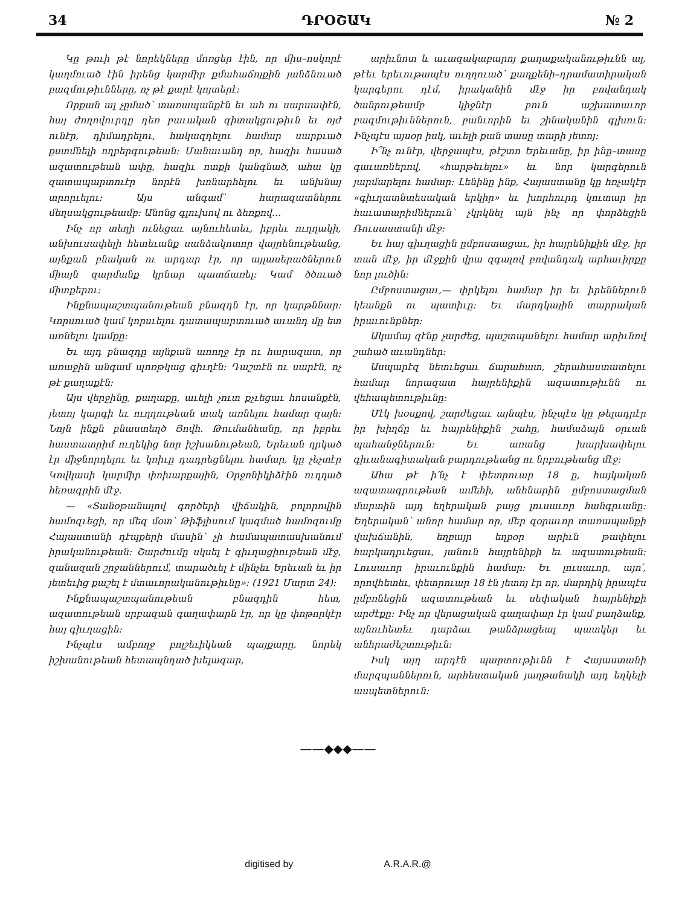34 ԴՐՕՇԱԿ № 2
Կը թուի թէ նորեկները մոռցեր էին, որ միս–ոսկորէ կաղմուած էին իրենց կարմիր քմահաճոյքին յանձնուած բազմութիւնները, ոչ թէ քարէ կոյտերէ։
Որքան ալ չըմած՝ տառապանքէն եւ ահ ու սարսափէն, հայ ժողովուրդը դեռ բաւական գիտակցութիւն եւ ոյժ ունէր, դիմադրելու, հակազդելու համար սարքւած քստմնելի ողբերգութեան։ Մանաւանդ որ, հազիւ հասած ազատութեան ափը, հազիւ ոտքի կանգնած, ահա կը զատապարտուէր նորէն խոնարհելու եւ անխնայ տրորւելու։ Այս անգամ՝ հարազատներու մեղսակցութեամբ։ Անոնց գլուխով ու ձեռքով…
Ինչ որ տեղի ունեցաւ այնուհետեւ, իբրեւ ուղղակի, անխուսափելի հետեւանք սանձակոտոր վայրենութեանց, այնքան բնական ու արդար էր, որ այլասերածներուն միայն զարմանք կրնար պատճառել։ Կամ ծծուած միտքերու։
Ինքնապաշտպանութեան բնազդն էր, որ կարթննար։ Կորսուած կամ կորսւելու դատապարտուած աւանդ մը ետ առնելու կամքը։
Եւ այդ բնազդը այնքան առողջ էր ու հարազատ, որ առաջին անգամ պոռթկաց գիւղէն։ Դաշտէն ու սարէն, ոչ թէ քաղաքէն։
Այս վերջինը, քաղաքը, աւելի չուտ քչւեցաւ հոսանքէն, յետոյ կարգի եւ ուղղութեան տակ առնելու համար զայն։ Նոյն ինքն բնաստեղծ Յովհ. Թումանեանը, որ իբրեւ հաստատրիմ ուղեկից նոր իշխանութեան, Երեւան ղրկած էր միջնորդելու եւ կռիւը դադրեցնելու համար, կը չեչտէր Կովկասի կարմիր փոխարքային, Օրջոնիկիձէին ուղղած հեռագրին մէջ.
— «Տանօթանալով գործերի վիճակին, բոլորովին համոզւեցի, որ մեզ մօտ՝ Թիֆլիսում կազմած համոզումը Հայաստանի դէպքերի մասին՝ չի համապատասխանում իրականութեան։ Շարժումը սկսել է գիւղացիութեան մէջ, զանազան շրջաններում, տարածւել է մինչեւ Երեւան եւ իր յետեւից քաշել է մտաւորականութիւնը»։ (1921 Մարտ 24)։
Ինքնապաշտպանութեան բնազդին հետ, ազատութեան սրբազան գաղափարն էր, որ կը փոթորկէր հայ գիւղացին։
Ինչպէս ամբողջ բոլշեւիկեան պայքարը, նորեկ իշխանութեան հետապնդած խելագար,
արիւնոտ և աւազակաբարոյ քաղաքականութիւնն ալ, թէեւ երեւութապէս ուղղուած՝ քաղքենի–դրամատիրական կարգերու դէմ, իրականին մէջ իր բովանդակ ծանրութեամբ կիջնէր բուն աշխատաւոր բազմութիւններուն, բանւորին եւ շինականին գլխուն։ Ինչպէս այսօր իսկ, աւելի քան տասը տարի յետոյ։
Ի՞նչ ունէր, վերջապէս, թէշտո Երեւանը, իր ինը–տասը գաւառներով, «հարթեւելու» եւ նոր կարգերուն յարմարելու համար։ Լենինը ինք, Հայաստանը կը հռչակէր «գիւղատնտեսական երկիր» եւ խորհուրդ կուտար իր հաւատարիմներուն՝ չկրկնել այն ինչ որ փորձեցին Ռուսաստանի մէջ։
Եւ հայ գիւղացին ըմբոստացաւ, իր հայրենիքին մէջ, իր տան մէջ, իր մէջքին վրա զգալով բովանդակ արհաւիրքը նոր լուծին։
Ըմբոստացաւ,— փրկելու համար իր եւ իրեններուն կեանքն ու պատիւը։ Եւ մարդկային տարրական իրաւունքներ։
Ակամայ զէնք չարժեց, պաշտպանելու համար արիւնով շահած աւանդներ։
Ասպարէզ նետւեցաւ ճարահատ, շերահաստատելու համար նորազատ հայրենիքին ազատութիւնն ու վեհապետութիւնը։
Մէկ խօսքով, շարժեցաւ այնպէս, ինչպէս կը թելադրէր իր խիղճը եւ հայրենիքին շահը, համաձայն օրւան պահանջներուն։ Եւ առանց խարխափելու գիւանագիտական բարդութեանց ու նրբութեանց մէջ։
Ահա թէ ի՛նչ է փետրուար 18 ը, հայկական ազատագրութեան ամեհի, անհնարին ըմբոստացման մարտին այդ եղերական բայց լուսաւոր հանգրւանը։ Եղերական՝ անոր համար որ, մեր զօրաւոր տառապանքի վախճանին, եղբայր եղբօր արիւն թափելու հարկադրւեցաւ, յանուն հայրենիքի եւ ազատութեան։ Լուսաւոր իրաւունքին համար։ Եւ լուսաւոր, այո՛, որովհետեւ, փետրուար 18 էն յետոյ էր որ, մարդիկ իրապէս ըմբռնեցին ազատութեան եւ սեփական հայրենիքի արժէքը։ Ինչ որ վերացական գաղափար էր կամ բաղձանք, այնուհետեւ դարձաւ թանձրացեալ պատկեր եւ անհրաժեշտութիւն։
Իսկ այդ արդէն պարտութիւնն է Հայաստանի մարզպաններուն, արհեստական յաղթանակի այդ եղկելի ասպետներուն։
——◆◆◆——
digitised by A.R.A.R.@